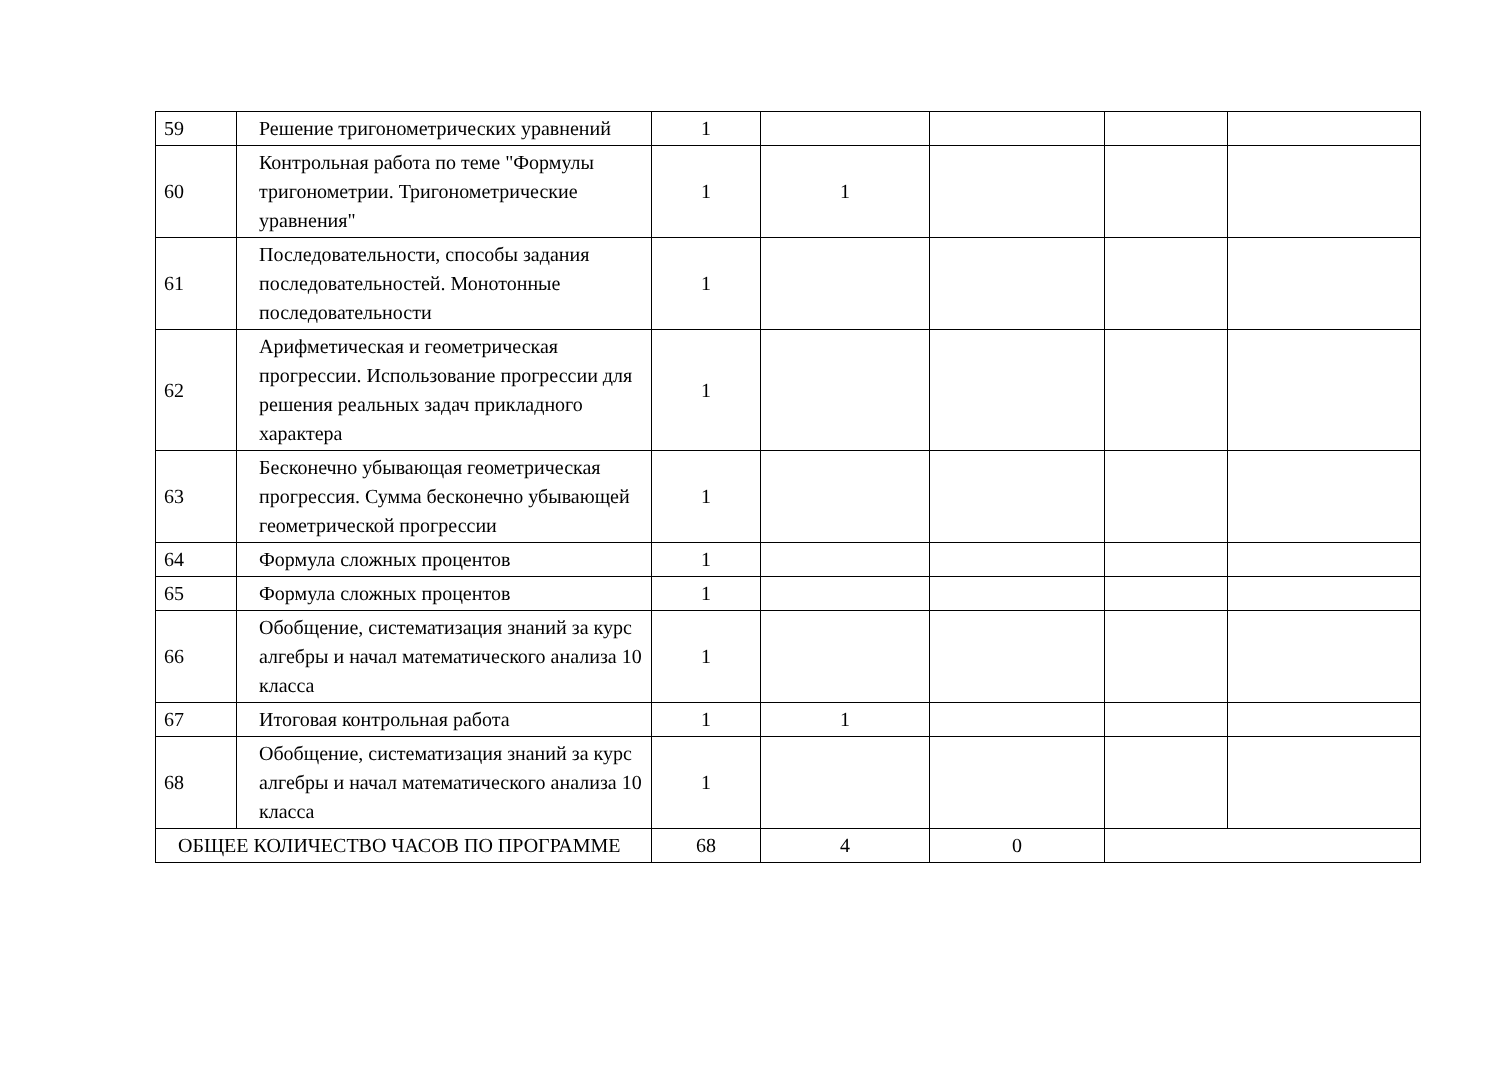| 59 | Решение тригонометрических уравнений | 1 | | | | |
| 60 | Контрольная работа по теме "Формулы тригонометрии. Тригонометрические уравнения" | 1 | 1 | | | |
| 61 | Последовательности, способы задания последовательностей. Монотонные последовательности | 1 | | | | |
| 62 | Арифметическая и геометрическая прогрессии. Использование прогрессии для решения реальных задач прикладного характера | 1 | | | | |
| 63 | Бесконечно убывающая геометрическая прогрессия. Сумма бесконечно убывающей геометрической прогрессии | 1 | | | | |
| 64 | Формула сложных процентов | 1 | | | | |
| 65 | Формула сложных процентов | 1 | | | | |
| 66 | Обобщение, систематизация знаний за курс алгебры и начал математического анализа 10 класса | 1 | | | | |
| 67 | Итоговая контрольная работа | 1 | 1 | | | |
| 68 | Обобщение, систематизация знаний за курс алгебры и начал математического анализа 10 класса | 1 | | | | |
| ОБЩЕЕ КОЛИЧЕСТВО ЧАСОВ ПО ПРОГРАММЕ | | 68 | 4 | 0 | | |